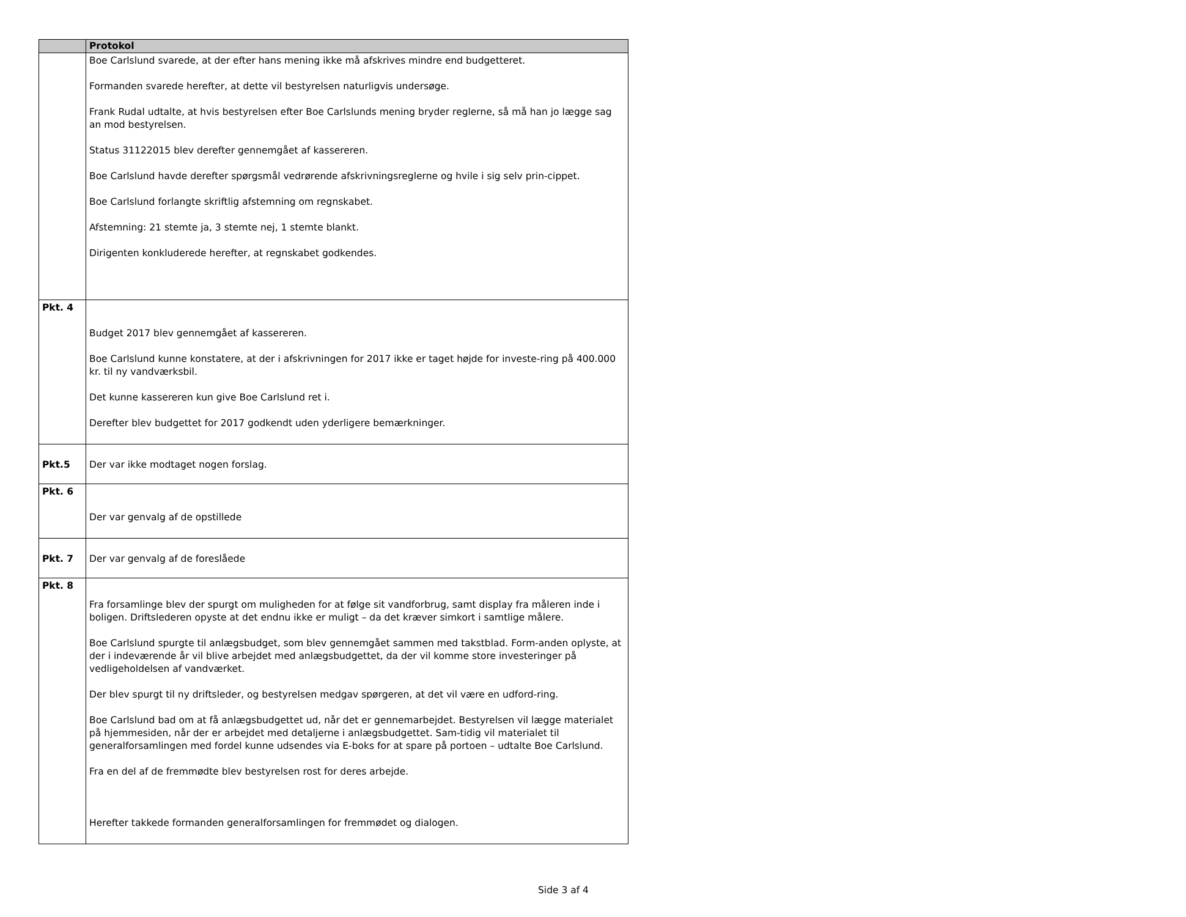| | Protokol |
| --- | --- |
| | Boe Carlslund svarede, at der efter hans mening ikke må afskrives mindre end budgetteret. Formanden svarede herefter, at dette vil bestyrelsen naturligvis undersøge. Frank Rudal udtalte, at hvis bestyrelsen efter Boe Carlslunds mening bryder reglerne, så må han jo lægge sag an mod bestyrelsen. Status 31122015 blev derefter gennemgået af kassereren. Boe Carlslund havde derefter spørgsmål vedrørende afskrivningsreglerne og hvile i sig selv prin-cippet. Boe Carlslund forlangte skriftlig afstemning om regnskabet. Afstemning: 21 stemte ja, 3 stemte nej, 1 stemte blankt. Dirigenten konkluderede herefter, at regnskabet godkendes. |
| Pkt. 4 | Budget 2017 blev gennemgået af kassereren. Boe Carlslund kunne konstatere, at der i afskrivningen for 2017 ikke er taget højde for investe-ring på 400.000 kr. til ny vandværksbil. Det kunne kassereren kun give Boe Carlslund ret i. Derefter blev budgettet for 2017 godkendt uden yderligere bemærkninger. |
| Pkt.5 | Der var ikke modtaget nogen forslag. |
| Pkt. 6 | Der var genvalg af de opstillede |
| Pkt. 7 | Der var genvalg af de foreslåede |
| Pkt. 8 | Fra forsamlinge blev der spurgt om muligheden for at følge sit vandforbrug, samt display fra måleren inde i boligen. Driftslederen opyste at det endnu ikke er muligt – da det kræver simkort i samtlige målere. Boe Carlslund spurgte til anlægsbudget, som blev gennemgået sammen med takstblad. Form-anden oplyste, at der i indeværende år vil blive arbejdet med anlægsbudgettet, da der vil komme store investeringer på vedligeholdelsen af vandværket. Der blev spurgt til ny driftsleder, og bestyrelsen medgav spørgeren, at det vil være en udford-ring. Boe Carlslund bad om at få anlægsbudgettet ud, når det er gennemarbejdet. Bestyrelsen vil lægge materialet på hjemmesiden, når der er arbejdet med detaljerne i anlægsbudgettet. Sam-tidig vil materialet til generalforsamlingen med fordel kunne udsendes via E-boks for at spare på portoen – udtalte Boe Carlslund. Fra en del af de fremmødte blev bestyrelsen rost for deres arbejde. Herefter takkede formanden generalforsamlingen for fremmødet og dialogen. |
Side 3 af 4